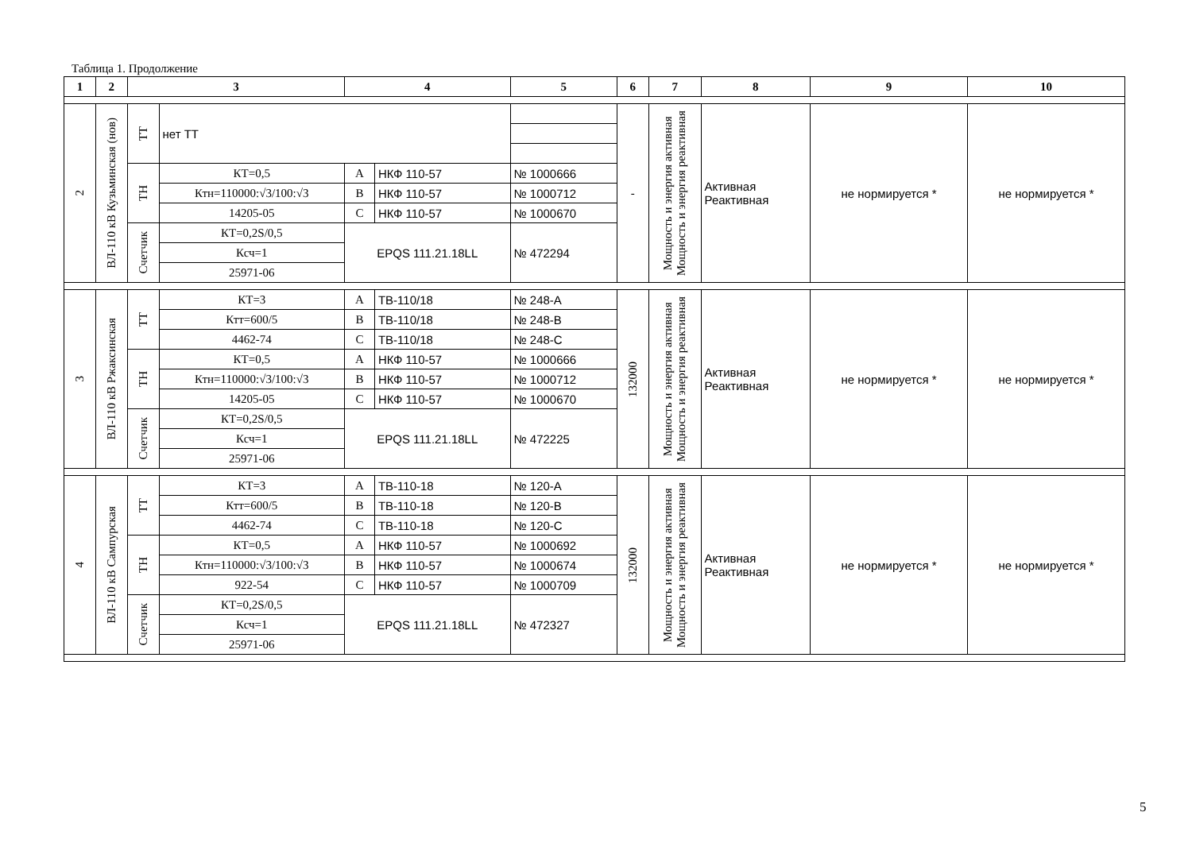Таблица 1. Продолжение
| 1 | 2 | 3 | | 4 | | 5 | 6 | 7 | 8 | 9 | 10 |
| --- | --- | --- | --- | --- | --- | --- | --- | --- | --- | --- | --- |
| 2 | ВЛ-110 кВ Кузьминская (нов) | ТТ | нет ТТ | | | | - | Мощность и энергия активная Мощность и энергия реактивная | Активная Реактивная | не нормируется * | не нормируется * |
| | | ТН | КТ=0,5 | A | НКФ 110-57 | № 1000666 | | | | | |
| | | | Ктн=110000:√3/100:√3 | B | НКФ 110-57 | № 1000712 | | | | | |
| | | | 14205-05 | C | НКФ 110-57 | № 1000670 | | | | | |
| | | Счетчик | КТ=0,2S/0,5 | EPQS 111.21.18LL | | № 472294 | | | | | |
| | | | Ксч=1 | | | | | | | | |
| | | | 25971-06 | | | | | | | | |
| 3 | ВЛ-110 кВ Ржаксинская | ТТ | КТ=3 | A | ТВ-110/18 | № 248-A | 132000 | Мощность и энергия активная Мощность и энергия реактивная | Активная Реактивная | не нормируется * | не нормируется * |
| | | | Ктт=600/5 | B | ТВ-110/18 | № 248-B | | | | | |
| | | | 4462-74 | C | ТВ-110/18 | № 248-C | | | | | |
| | | ТН | КТ=0,5 | A | НКФ 110-57 | № 1000666 | | | | | |
| | | | Ктн=110000:√3/100:√3 | B | НКФ 110-57 | № 1000712 | | | | | |
| | | | 14205-05 | C | НКФ 110-57 | № 1000670 | | | | | |
| | | Счетчик | КТ=0,2S/0,5 | EPQS 111.21.18LL | | № 472225 | | | | | |
| | | | Ксч=1 | | | | | | | | |
| | | | 25971-06 | | | | | | | | |
| 4 | ВЛ-110 кВ Сампурская | ТТ | КТ=3 | A | ТВ-110-18 | № 120-A | 132000 | Мощность и энергия активная Мощность и энергия реактивная | Активная Реактивная | не нормируется * | не нормируется * |
| | | | Ктт=600/5 | B | ТВ-110-18 | № 120-B | | | | | |
| | | | 4462-74 | C | ТВ-110-18 | № 120-C | | | | | |
| | | ТН | КТ=0,5 | A | НКФ 110-57 | № 1000692 | | | | | |
| | | | Ктн=110000:√3/100:√3 | B | НКФ 110-57 | № 1000674 | | | | | |
| | | | 922-54 | C | НКФ 110-57 | № 1000709 | | | | | |
| | | Счетчик | КТ=0,2S/0,5 | EPQS 111.21.18LL | | № 472327 | | | | | |
| | | | Ксч=1 | | | | | | | | |
| | | | 25971-06 | | | | | | | | |
5